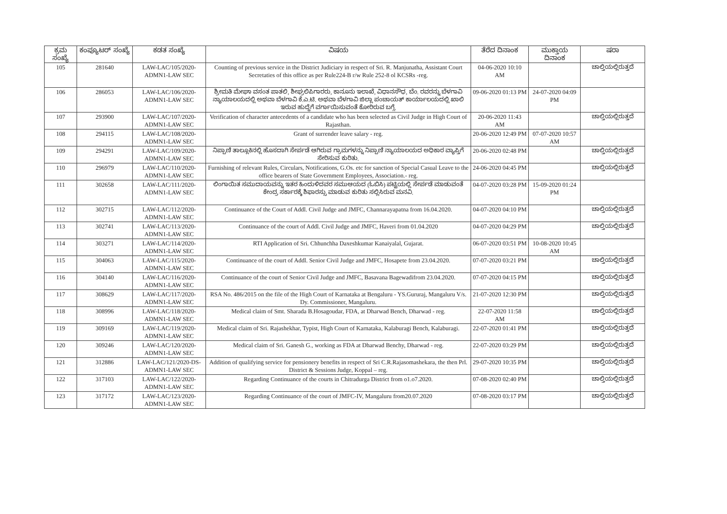| ಕ್ರಮ ಸಂಖ್ಯೆ | ಕಂಪ್ಯೂಟರ್ ಸಂಖ್ಯೆ | ಕಡತ ಸಂಖ್ಯೆ | ವಿಷಯ | ತೆರೆದ ದಿನಾಂಕ | ಮುಕ್ತಾಯ ದಿನಾಂಕ | ಷರಾ |
| --- | --- | --- | --- | --- | --- | --- |
| 105 | 281640 | LAW-LAC/105/2020-ADMN1-LAW SEC | Counting of previous service in the District Judiciary in respect of Sri. R. Manjunatha, Assistant Court Secretaties of this office as per Rule224-B r/w Rule 252-8 ol KCSRs -reg. | 04-06-2020 10:10 AM | | ಚಾಲ್ತಿಯಲ್ಲಿರುತ್ತದೆ |
| 106 | 286053 | LAW-LAC/106/2020-ADMN1-LAW SEC | ಶ್ರೀಮತಿ ಮೇಘಾ ವಸಂತ ಪಾತಲಿ, ಶೀಘ್ರಲಿಪಿಗಾರರು, ಕಾನೂನು ಇಲಾಖೆ, ವಿಧಾನಸೌಧ, ಬೆಂ. ರವರನ್ನು ಬೆಳಗಾವಿ ನ್ಯಾಯಾಲಯದಲ್ಲಿ ಅಥವಾ ಬೆಳಗಾವಿ ಕೆ.ಎ.ಟಿ. ಅಥವಾ ಬೆಳಗಾವಿ ಜಿಲ್ಲಾ ಪಂಚಾಯತ್ ಕಾರ್ಯಾಲಯದಲ್ಲಿ ಖಾಲಿ ಇರುವ ಹುದ್ದೆಗೆ ವರ್ಗಾಯಿಸುವಂತೆ ಕೋರಿರುವ ಬಗ್ಗೆ. | 09-06-2020 01:13 PM | 24-07-2020 04:09 PM | |
| 107 | 293900 | LAW-LAC/107/2020-ADMN1-LAW SEC | Verification of character antecedents of a candidate who has been selected as Civil Judge in High Court of Rajasthan. | 20-06-2020 11:43 AM | | ಚಾಲ್ತಿಯಲ್ಲಿರುತ್ತದೆ |
| 108 | 294115 | LAW-LAC/108/2020-ADMN1-LAW SEC | Grant of surrender leave salary - reg. | 20-06-2020 12:49 PM | 07-07-2020 10:57 AM | |
| 109 | 294291 | LAW-LAC/109/2020-ADMN1-LAW SEC | ನಿಪ್ಪಾಣಿ ತಾಲ್ಲೂಕಿನಲ್ಲಿ ಹೊಸದಾಗಿ ಸೇರ್ಪಡೆ ಆಗಿರುವ ಗ್ರಾಮಗಳನ್ನು ನಿಪ್ಪಾಣಿ ನ್ಯಾಯಾಲಯದ ಅಧಿಕಾರ ವ್ಯಾಪ್ತಿಗೆ ಸೇರಿಸುವ ಕುರಿತು. | 20-06-2020 02:48 PM | | ಚಾಲ್ತಿಯಲ್ಲಿರುತ್ತದೆ |
| 110 | 296979 | LAW-LAC/110/2020-ADMN1-LAW SEC | Furnishing of relevant Rules, Circulars, Notifications, G.Os. etc for sanction of Special Casual Leave to the office bearers of State Government Employees, Association.- reg. | 24-06-2020 04:45 PM | | ಚಾಲ್ತಿಯಲ್ಲಿರುತ್ತದೆ |
| 111 | 302658 | LAW-LAC/111/2020-ADMN1-LAW SEC | ಲಿಂಗಾಯಿತ ಸಮುದಾಯವನ್ನು ಇತರ ಹಿಂದುಳಿದವರ ಸಮುಆಯದ (ಓಬಿಸಿ) ಪಟ್ಟಿಯಲ್ಲಿ ಸೇರ್ಪಡೆ ಮಾಡುವಂತೆ ಕೇಂದ್ರ ಸರ್ಕಾರಕ್ಕೆ ಶಿಫಾರಸ್ಸು ಮಾಡುವ ಕುರಿತು ಸಲ್ಲಿಸಿರುವ ಮನವಿ. | 04-07-2020 03:28 PM | 15-09-2020 01:24 PM | |
| 112 | 302715 | LAW-LAC/112/2020-ADMN1-LAW SEC | Continuance of the Court of Addl. Civil Judge and JMFC, Channarayapatna from 16.04.2020. | 04-07-2020 04:10 PM | | ಚಾಲ್ತಿಯಲ್ಲಿರುತ್ತದೆ |
| 113 | 302741 | LAW-LAC/113/2020-ADMN1-LAW SEC | Continuance of the court of Addl. Civil Judge and JMFC, Haveri from 01.04.2020 | 04-07-2020 04:29 PM | | ಚಾಲ್ತಿಯಲ್ಲಿರುತ್ತದೆ |
| 114 | 303271 | LAW-LAC/114/2020-ADMN1-LAW SEC | RTI Application of Sri. Chhunchha Daxeshkumar Kanaiyalal, Gujarat. | 06-07-2020 03:51 PM | 10-08-2020 10:45 AM | |
| 115 | 304063 | LAW-LAC/115/2020-ADMN1-LAW SEC | Continuance of the court of Addl. Senior Civil Judge and JMFC, Hosapete from 23.04.2020. | 07-07-2020 03:21 PM | | ಚಾಲ್ತಿಯಲ್ಲಿರುತ್ತದೆ |
| 116 | 304140 | LAW-LAC/116/2020-ADMN1-LAW SEC | Continuance of the court of Senior Civil Judge and JMFC, Basavana Bagewadifrom 23.04.2020. | 07-07-2020 04:15 PM | | ಚಾಲ್ತಿಯಲ್ಲಿರುತ್ತದೆ |
| 117 | 308629 | LAW-LAC/117/2020-ADMN1-LAW SEC | RSA No. 486/2015 on the file of the High Court of Karnataka at Bengaluru - YS.Gururaj, Mangaluru V/s. Dy. Commissioner, Mangaluru. | 21-07-2020 12:30 PM | | ಚಾಲ್ತಿಯಲ್ಲಿರುತ್ತದೆ |
| 118 | 308996 | LAW-LAC/118/2020-ADMN1-LAW SEC | Medical claim of Smt. Sharada B.Hosagoudar, FDA, at Dharwad Bench, Dharwad - reg. | 22-07-2020 11:58 AM | | ಚಾಲ್ತಿಯಲ್ಲಿರುತ್ತದೆ |
| 119 | 309169 | LAW-LAC/119/2020-ADMN1-LAW SEC | Medical claim of Sri. Rajashekhar, Typist, High Court of Karnataka, Kalaburagi Bench, Kalaburagi. | 22-07-2020 01:41 PM | | ಚಾಲ್ತಿಯಲ್ಲಿರುತ್ತದೆ |
| 120 | 309246 | LAW-LAC/120/2020-ADMN1-LAW SEC | Medical claim of Sri. Ganesh G., working as FDA at Dharwad Benchy, Dharwad - reg. | 22-07-2020 03:29 PM | | ಚಾಲ್ತಿಯಲ್ಲಿರುತ್ತದೆ |
| 121 | 312886 | LAW-LAC/121/2020-DS-ADMN1-LAW SEC | Addition of qualifying service for pensionery benefits in respect of Sri C.R.Rajasomashekara, the then Prl. District & Sessions Judge, Koppal – reg. | 29-07-2020 10:35 PM | | ಚಾಲ್ತಿಯಲ್ಲಿರುತ್ತದೆ |
| 122 | 317103 | LAW-LAC/122/2020-ADMN1-LAW SEC | Regarding Continuance of the courts in Chitradurga District from o1.o7.2020. | 07-08-2020 02:40 PM | | ಚಾಲ್ತಿಯಲ್ಲಿರುತ್ತದೆ |
| 123 | 317172 | LAW-LAC/123/2020-ADMN1-LAW SEC | Regarding Continuance of the court of JMFC-IV, Mangaluru from20.07.2020 | 07-08-2020 03:17 PM | | ಚಾಲ್ತಿಯಲ್ಲಿರುತ್ತದೆ |